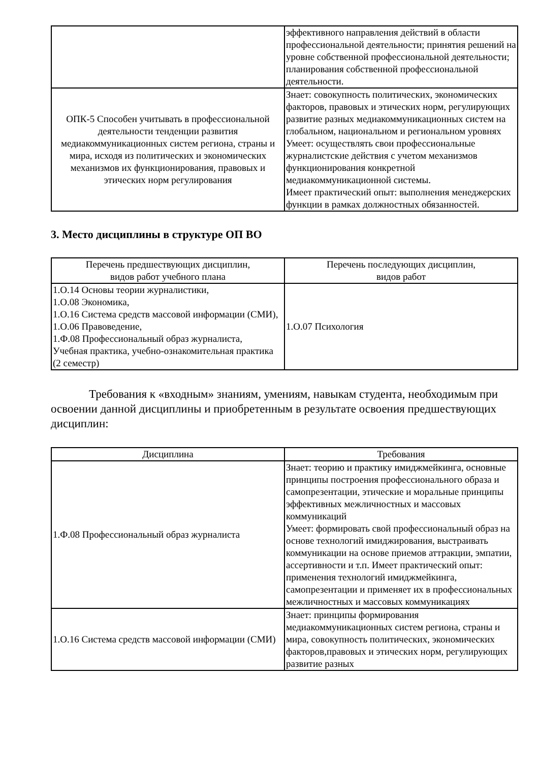| | эффективного направления действий в области профессиональной деятельности; принятия решений на уровне собственной профессиональной деятельности; планирования собственной профессиональной деятельности. |
| ОПК-5 Способен учитывать в профессиональной деятельности тенденции развития медиакоммуникационных систем региона, страны и мира, исходя из политических и экономических механизмов их функционирования, правовых и этических норм регулирования | Знает: совокупность политических, экономических факторов, правовых и этических норм, регулирующих развитие разных медиакоммуникационных систем на глобальном, национальном и региональном уровнях Умеет: осуществлять свои профессиональные журналистские действия с учетом механизмов функционирования конкретной медиакоммуникационной системы. Имеет практический опыт: выполнения менеджерских функции в рамках должностных обязанностей. |
3. Место дисциплины в структуре ОП ВО
| Перечень предшествующих дисциплин, видов работ учебного плана | Перечень последующих дисциплин, видов работ |
| --- | --- |
| 1.О.14 Основы теории журналистики, 1.О.08 Экономика, 1.О.16 Система средств массовой информации (СМИ), 1.О.06 Правоведение, 1.Ф.08 Профессиональный образ журналиста, Учебная практика, учебно-ознакомительная практика (2 семестр) | 1.О.07 Психология |
Требования к «входным» знаниям, умениям, навыкам студента, необходимым при освоении данной дисциплины и приобретенным в результате освоения предшествующих дисциплин:
| Дисциплина | Требования |
| --- | --- |
| 1.Ф.08 Профессиональный образ журналиста | Знает: теорию и практику имиджмейкинга, основные принципы построения профессионального образа и самопрезентации, этические и моральные принципы эффективных межличностных и массовых коммуникаций Умеет: формировать свой профессиональный образ на основе технологий имиджирования, выстраивать коммуникации на основе приемов аттракции, эмпатии, ассертивности и т.п. Имеет практический опыт: применения технологий имиджмейкинга, самопрезентации и применяет их в профессиональных межличностных и массовых коммуникациях |
| 1.О.16 Система средств массовой информации (СМИ) | Знает: принципы формирования медиакоммуникационных систем региона, страны и мира, совокупность политических, экономических факторов,правовых и этических норм, регулирующих развитие разных |